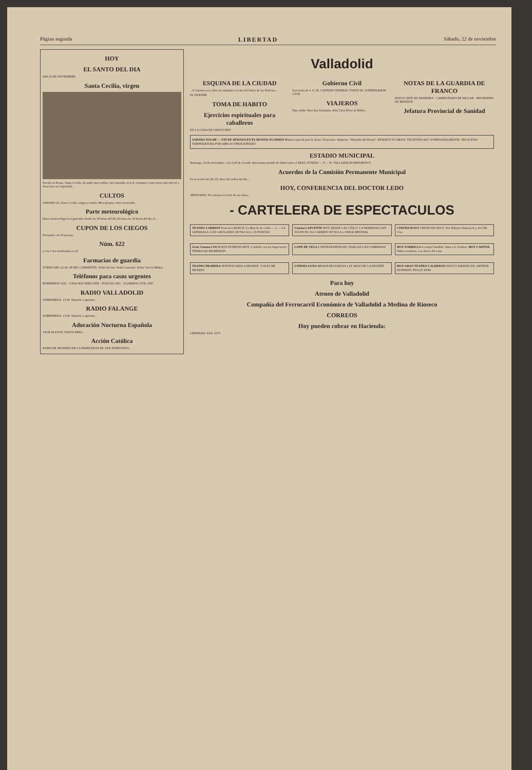Página segunda LIBERTAD Sábado, 22 de noviembre
HOY
EL SANTO DEL DIA
DIA 22 DE NOVIEMBRE
Santa Cecilia, virgen
Nacida en Roma, Santa Cecilia, de padre muy nobles, fué instruída en la fe cristiana y muy joven aún ofreció a Jesucristo su virginidad...
CULTOS
SABADO 22. Santa Cecilia, virgen y mártir. Misa propia; color encarnado...
Parte meteorológico
Datos meteorológicos registrados desde las 19 horas del día 20 hasta las 19 horas del día 21...
CUPON DE LOS CIEGOS
Premiado con 50 pesetas
Núm. 622
y con 5 los terminados en 22
Farmacias de guardia
TURNO DEL 22 AL 28 DEL CORRIENTE. Señor Enciso. Señor Laustalet. Señor García Muñoz.
Teléfonos para casos urgentes
BOMBEROS 1222 · CASA SOCORRO 2000 · POLICIA 1601 · GUARDIA CIVIL 2397
RADIO VALLADOLID
SOBREMESA. 13,30: Sintonía y apertura...
RADIO FALANGE
SOBREMESA. 13,30: Sintonía y apertura...
Adoración Nocturna Española
VIGILIA EN EL SANTUARIO...
Acción Católica
RAMA DE MUJERES DE LA PARROQUIA DE SAN ILDEFONSO...
Valladolid
ESQUINA DE LA CIUDAD
...Y entonces va y dice un simpático vecino del barrio de las Delicias...
EL DUENDE
TOMA DE HABITO
Ejercicios espirituales para caballeros
EN LA CASA DE CRISTO REY
Gobierno Civil
Secretaría de S. E. EL CAPITAN GENERAL VISITO AL GOBERNADOR CIVIL
VIAJEROS
Han salido: Para San Sebastián, doña Tirsa Pérez de Ribón...
NOTAS DE LA GUARDIA DE FRANCO
NUEVO JEFE DE BANDERA · CAMPEONATO DE BILLAR · REUNIONES DE MANDOS
Jefatura Provincial de Sanidad
SABADO NOCHE — FIN DE SEMANA EN EL HOSTAL FLORIDO Minuta especial para la fiesta: 50 pesetas. Orquesta: "Duendes del Hostal". RESERVE SU MESA. TELEFONO 4417 O PERSONALMENTE. DELICIOSA TEMPERATURA POR AIRE ACONDICIONADO
ESTADIO MUNICIPAL
Domingo, 23 de noviembre, a las 3,45 de la tarde. Interesante partido de futbol entre el REAL OVIEDO — Y — R. VALLADOLID DEPORTIVO
Acuerdos de la Comisión Permanente Municipal
En la sesión del día 19, fuera del orden del día...
HOY, CONFERENCIA DEL DOCTOR LEDO
ARTESANO: No retrases el envío de tus obras...
- CARTELERA DE ESPECTACULOS
TEATRO CARRION Francisco BOSCH. La Marcha de Cádiz — y — LA GENERALA. LOS GAVILANES. BUTACA 6 y 10 PESETAS
Cinema LAFUENTE HOY, DESDE LAS CINCO. LA HERMANA SAN SULPICIO. Por CARMEN SEVILLA y JORGE MISTRAL
CINEMA ROXY UNION PACIFICO. Por Bárbara Stamwyck y Joel Mc Crea
Gran Cinema COCA HOY-ESTRENO-HOY ¡Cuidado con los Inspectores! TIERRA DE PROMISION
LOPE DE VEGA CONTRAESPIONAJE. HABLAN LAS CAMPANAS
HOY ZORRILLA La mujer bandido. Nunca la olvidaré. HOY CAPITOL Niñera moderna. Las llaves del reino
TEATRO PRADERA SENTENCIADO A MUERTE. VOCES DE MUERTE
CINEMA GOYA MISION PELIGROSA y EL BESO DE LA MUERTE
HOY GRAN TEATRO CALDERON NUEVO AMANECER. ARTHUR KENNEDY, PEGGY DOW
Para hoy
Ateneo de Valladolid
Compañía del Ferrocarril Económico de Valladolid a Medina de Rioseco
CORREOS
Hoy pueden cobrar en Hacienda:
LIBERTAD: Teléf. 2373